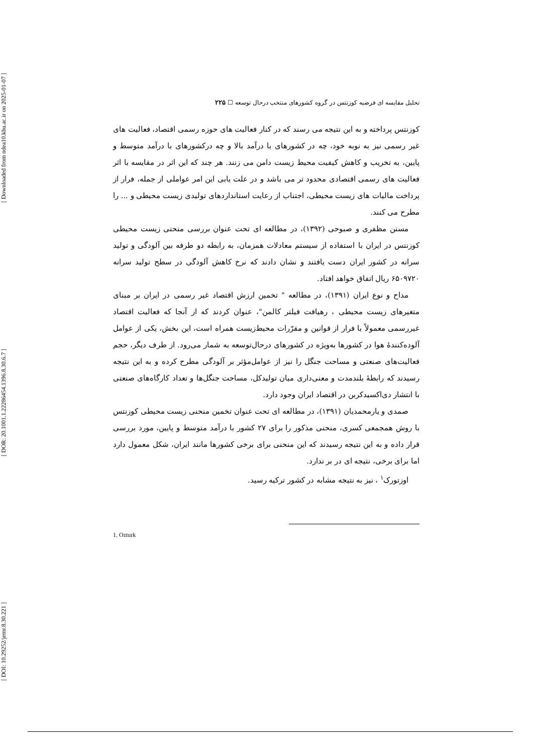[ Downloaded from ndea10.khu.ac.ir on 2025-01-07 ]
[ DOR: 20.1001.1.22286454.1396.8.30.6.7 ]
[ DOI: 10.29252/jemr.8.30.221 ]
تحلیل مقایسه ای فرضیه کوزنتس در گروه کشورهای منتخب درحال توسعه ☐ ۲۲۵
کوزنتس پرداخته و به این نتیجه می رسند که در کنار فعالیت های حوزه رسمی اقتصاد، فعالیت های غیر رسمی نیز به نوبه خود، چه در کشورهای با درآمد بالا و چه درکشورهای با درآمد متوسط و پایین، به تخریب و کاهش کیفیت محیط زیست دامن می زنند. هر چند که این اثر در مقایسه با اثر فعالیت های رسمی اقتصادی محدود تر می باشد و در علت یابی این امر عواملی از جمله، فرار از پرداخت مالیات های زیست محیطی، اجتناب از رعایت استانداردهای تولیدی زیست محیطی و ... را مطرح می کنند.
مسنن مظفری و صبوحی (۱۳۹۲)، در مطالعه ای تحت عنوان بررسی منحنی زیست محیطی کوزنتس در ایران با استفاده از سیستم معادلات همزمان، به رابطه دو طرفه بین آلودگی و تولید سرانه در کشور ایران دست یافتند و نشان دادند که نرخ کاهش آلودگی در سطح تولید سرانه ۶۵۰۹۷۲۰ ریال اتفاق خواهد افتاد.
مداح و نوع ایران (۱۳۹۱)، در مطالعه " تخمین ارزش اقتصاد غیر رسمی در ایران بر مبنای متغیرهای زیست محیطی ، رهیافت فیلتر کالمن"، عنوان کردند که از آنجا که فعالیت اقتصاد غیررسمی معمولاً با فرار از قوانین و مقرّرات محیط‌زیست همراه است، این بخش، یکی از عوامل آلوده‌کنندهٔ هوا در کشورها به‌ویژه در کشورهای درحال‌توسعه به شمار می‌رود. از طرف دیگر، حجم فعالیت‌های صنعتی و مساحت جنگل را نیز از عوامل‌مؤثر بر آلودگی مطرح کرده و به این نتیجه رسیدند که رابطهٔ بلندمدت و معنی‌داری میان تولیدکل، مساحت جنگل‌ها و تعداد کارگاه‌های صنعتی با انتشار دی‌اکسیدکربن در اقتصاد ایران وجود دارد.
صمدی و یارمحمدیان (۱۳۹۱)، در مطالعه ای تحت عنوان تخمین منحنی زیست محیطی کوزنتس با روش همجمعی کسری، منحنی مذکور را برای ۲۷ کشور با درآمد متوسط و پایین، مورد بررسی قرار داده و به این نتیجه رسیدند که این منحنی برای برخی کشورها مانند ایران، شکل معمول دارد اما برای برخی، نتیجه ای در بر ندارد.
اوزتورک<sup>۱</sup> ، نیز به نتیجه مشابه در کشور ترکیه رسید.
1. Ozturk